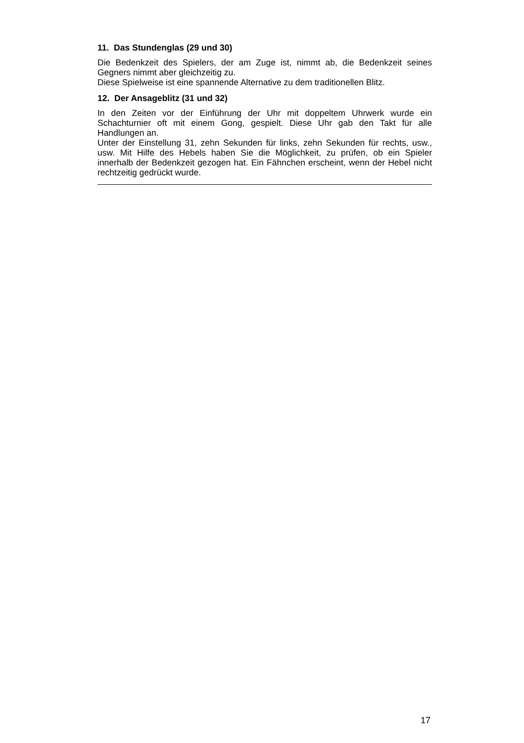11. Das Stundenglas (29 und 30)
Die Bedenkzeit des Spielers, der am Zuge ist, nimmt ab, die Bedenkzeit seines Gegners nimmt aber gleichzeitig zu.
Diese Spielweise ist eine spannende Alternative zu dem traditionellen Blitz.
12. Der Ansageblitz (31 und 32)
In den Zeiten vor der Einführung der Uhr mit doppeltem Uhrwerk wurde ein Schachturnier oft mit einem Gong, gespielt. Diese Uhr gab den Takt für alle Handlungen an.
Unter der Einstellung 31, zehn Sekunden für links, zehn Sekunden für rechts, usw., usw. Mit Hilfe des Hebels haben Sie die Möglichkeit, zu prüfen, ob ein Spieler innerhalb der Bedenkzeit gezogen hat. Ein Fähnchen erscheint, wenn der Hebel nicht rechtzeitig gedrückt wurde.
17